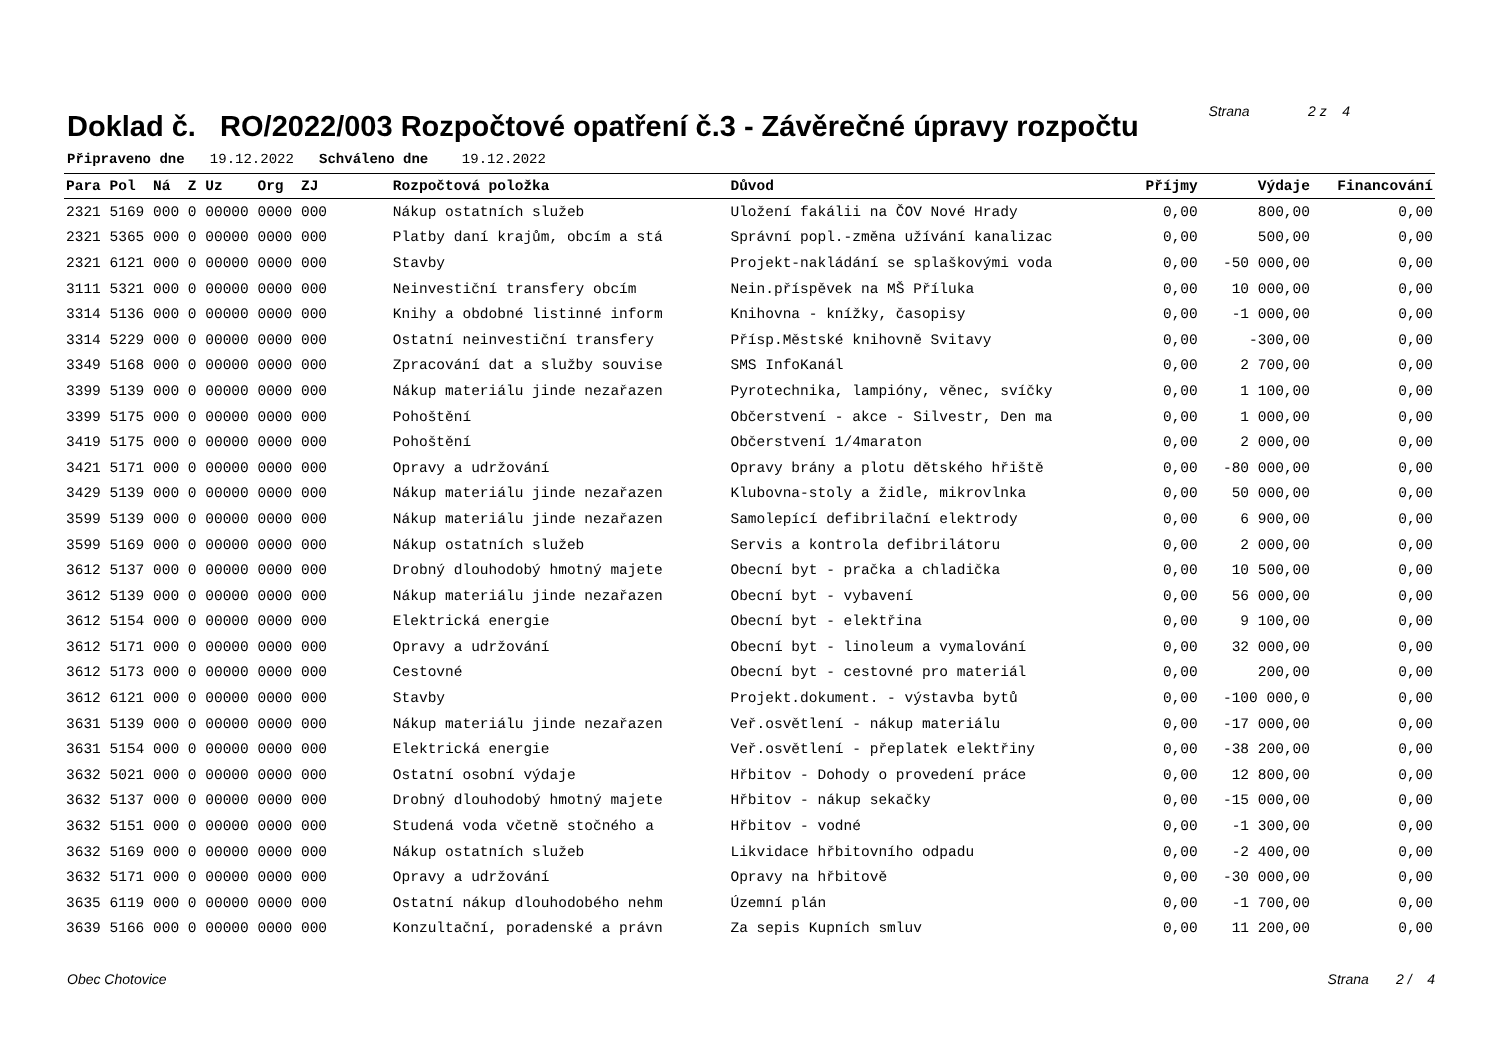Doklad č. RO/2022/003 Rozpočtové opatření č.3 - Závěrečné úpravy rozpočtu
Strana 2 z 4
Připraveno dne 19.12.2022 Schváleno dne 19.12.2022
| Para Pol Ná Z Uz Org ZJ | Rozpočtová položka | Důvod | Příjmy | Výdaje | Financování |
| --- | --- | --- | --- | --- | --- |
| 2321 5169 000 0 00000 0000 000 | Nákup ostatních služeb | Uložení fakálii na ČOV Nové Hrady | 0,00 | 800,00 | 0,00 |
| 2321 5365 000 0 00000 0000 000 | Platby daní krajům, obcím a stá | Správní popl.-změna užívání kanalizac | 0,00 | 500,00 | 0,00 |
| 2321 6121 000 0 00000 0000 000 | Stavby | Projekt-nakládání se splaškovými voda | 0,00 | -50 000,00 | 0,00 |
| 3111 5321 000 0 00000 0000 000 | Neinvestiční transfery obcím | Nein.příspěvek na MŠ Příluka | 0,00 | 10 000,00 | 0,00 |
| 3314 5136 000 0 00000 0000 000 | Knihy a obdobné listinné inform | Knihovna - knížky, časopisy | 0,00 | -1 000,00 | 0,00 |
| 3314 5229 000 0 00000 0000 000 | Ostatní neinvestiční transfery | Přísp.Městské knihovně Svitavy | 0,00 | -300,00 | 0,00 |
| 3349 5168 000 0 00000 0000 000 | Zpracování dat a služby souvise | SMS InfoKanál | 0,00 | 2 700,00 | 0,00 |
| 3399 5139 000 0 00000 0000 000 | Nákup materiálu jinde nezařazen | Pyrotechnika, lampióny, věnec, svíčky | 0,00 | 1 100,00 | 0,00 |
| 3399 5175 000 0 00000 0000 000 | Pohoštění | Občerstvení - akce - Silvestr, Den ma | 0,00 | 1 000,00 | 0,00 |
| 3419 5175 000 0 00000 0000 000 | Pohoštění | Občerstvení 1/4maraton | 0,00 | 2 000,00 | 0,00 |
| 3421 5171 000 0 00000 0000 000 | Opravy a udržování | Opravy brány a plotu dětského hřiště | 0,00 | -80 000,00 | 0,00 |
| 3429 5139 000 0 00000 0000 000 | Nákup materiálu jinde nezařazen | Klubovna-stoly a židle, mikrovlnka | 0,00 | 50 000,00 | 0,00 |
| 3599 5139 000 0 00000 0000 000 | Nákup materiálu jinde nezařazen | Samolepící defibrilační elektrody | 0,00 | 6 900,00 | 0,00 |
| 3599 5169 000 0 00000 0000 000 | Nákup ostatních služeb | Servis a kontrola defibrilátoru | 0,00 | 2 000,00 | 0,00 |
| 3612 5137 000 0 00000 0000 000 | Drobný dlouhodobý hmotný majete | Obecní byt - pračka a chladička | 0,00 | 10 500,00 | 0,00 |
| 3612 5139 000 0 00000 0000 000 | Nákup materiálu jinde nezařazen | Obecní byt - vybavení | 0,00 | 56 000,00 | 0,00 |
| 3612 5154 000 0 00000 0000 000 | Elektrická energie | Obecní byt - elektřina | 0,00 | 9 100,00 | 0,00 |
| 3612 5171 000 0 00000 0000 000 | Opravy a udržování | Obecní byt - linoleum a vymalování | 0,00 | 32 000,00 | 0,00 |
| 3612 5173 000 0 00000 0000 000 | Cestovné | Obecní byt - cestovné pro materiál | 0,00 | 200,00 | 0,00 |
| 3612 6121 000 0 00000 0000 000 | Stavby | Projekt.dokument. - výstavba bytů | 0,00 | -100 000,0 | 0,00 |
| 3631 5139 000 0 00000 0000 000 | Nákup materiálu jinde nezařazen | Veř.osvětlení - nákup materiálu | 0,00 | -17 000,00 | 0,00 |
| 3631 5154 000 0 00000 0000 000 | Elektrická energie | Veř.osvětlení - přeplatek elektřiny | 0,00 | -38 200,00 | 0,00 |
| 3632 5021 000 0 00000 0000 000 | Ostatní osobní výdaje | Hřbitov - Dohody o provedení práce | 0,00 | 12 800,00 | 0,00 |
| 3632 5137 000 0 00000 0000 000 | Drobný dlouhodobý hmotný majete | Hřbitov - nákup sekačky | 0,00 | -15 000,00 | 0,00 |
| 3632 5151 000 0 00000 0000 000 | Studená voda včetně stočného a | Hřbitov - vodné | 0,00 | -1 300,00 | 0,00 |
| 3632 5169 000 0 00000 0000 000 | Nákup ostatních služeb | Likvidace hřbitovního odpadu | 0,00 | -2 400,00 | 0,00 |
| 3632 5171 000 0 00000 0000 000 | Opravy a udržování | Opravy na hřbitově | 0,00 | -30 000,00 | 0,00 |
| 3635 6119 000 0 00000 0000 000 | Ostatní nákup dlouhodobého nehm | Územní plán | 0,00 | -1 700,00 | 0,00 |
| 3639 5166 000 0 00000 0000 000 | Konzultační, poradenské a právn | Za sepis Kupních smluv | 0,00 | 11 200,00 | 0,00 |
Obec Chotovice Strana 2 / 4